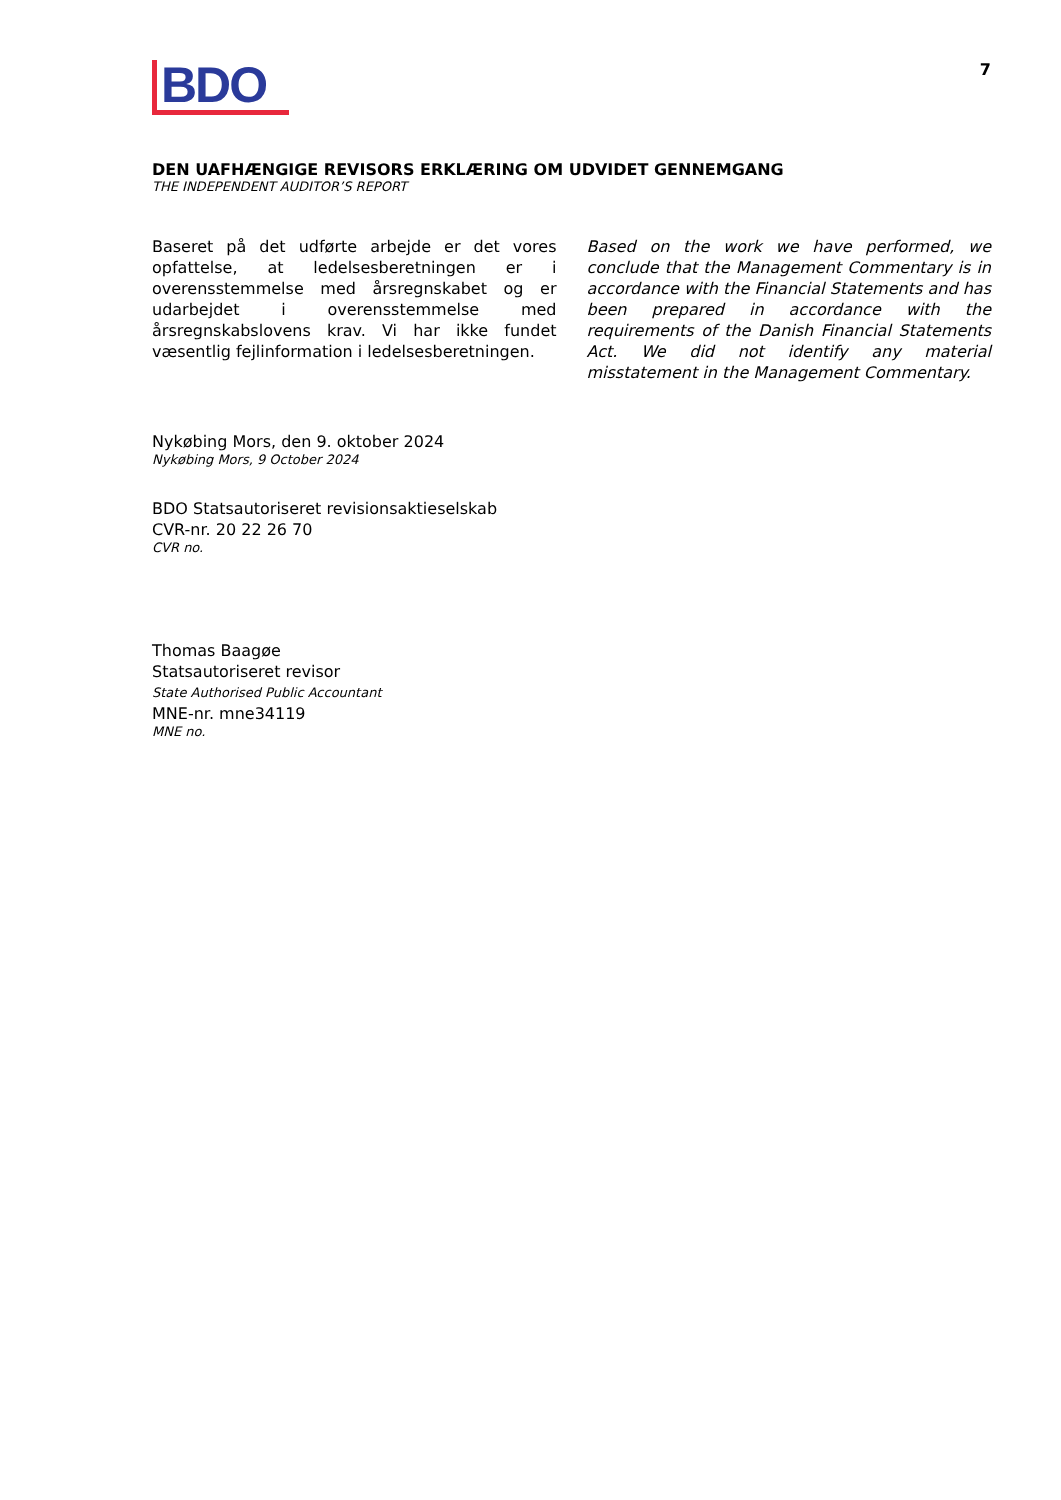BDO
7
DEN UAFHÆNGIGE REVISORS ERKLÆRING OM UDVIDET GENNEMGANG
THE INDEPENDENT AUDITOR’S REPORT
Baseret på det udførte arbejde er det vores opfattelse, at ledelsesberetningen er i overensstemmelse med årsregnskabet og er udarbejdet i overensstemmelse med årsregnskabslovens krav. Vi har ikke fundet væsentlig fejlinformation i ledelsesberetningen.
Based on the work we have performed, we conclude that the Management Commentary is in accordance with the Financial Statements and has been prepared in accordance with the requirements of the Danish Financial Statements Act. We did not identify any material misstatement in the Management Commentary.
Nykøbing Mors, den 9. oktober 2024
Nykøbing Mors, 9 October 2024
BDO Statsautoriseret revisionsaktieselskab
CVR-nr. 20 22 26 70
CVR no.
Thomas Baagøe
Statsautoriseret revisor
State Authorised Public Accountant
MNE-nr. mne34119
MNE no.